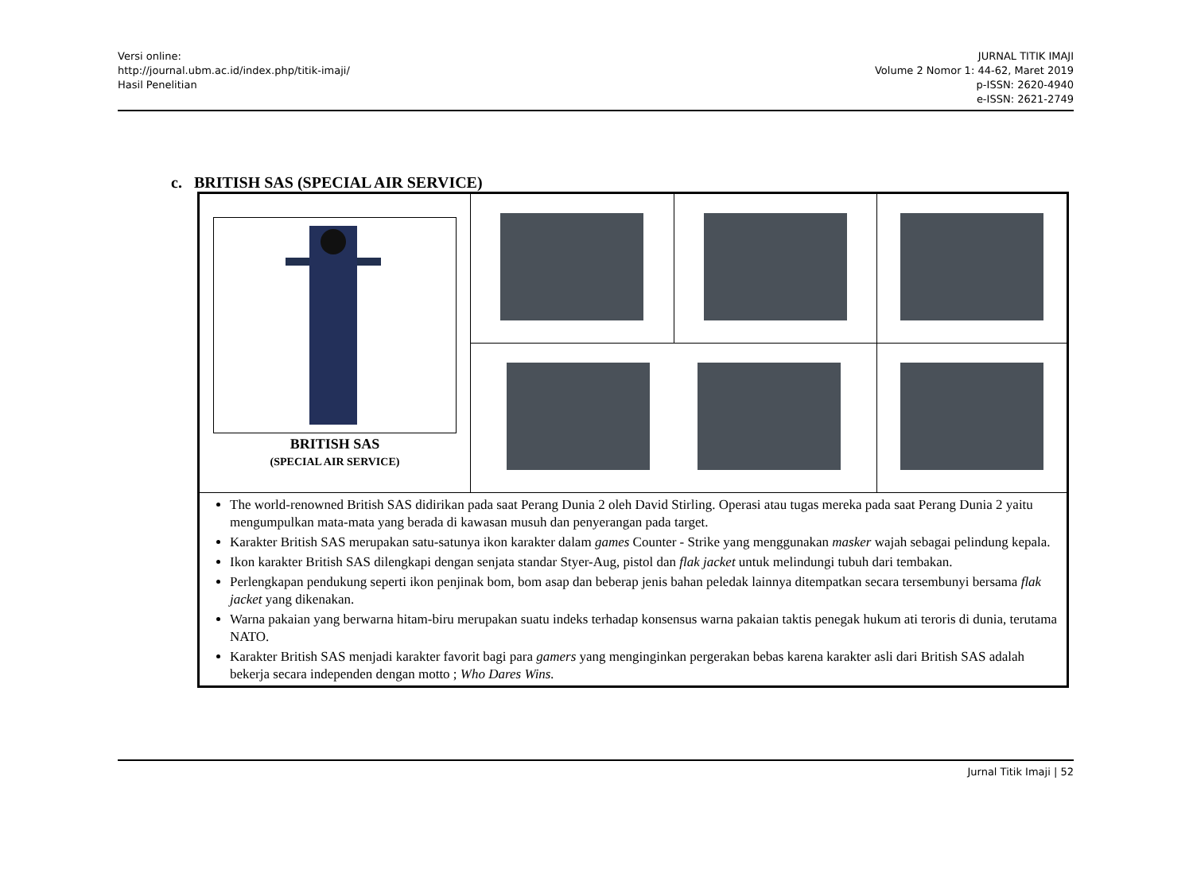Versi online:
http://journal.ubm.ac.id/index.php/titik-imaji/
Hasil Penelitian
JURNAL TITIK IMAJI
Volume 2 Nomor 1: 44-62, Maret 2019
p-ISSN: 2620-4940
e-ISSN: 2621-2749
c. BRITISH SAS (SPECIAL AIR SERVICE)
| BRITISH SAS (SPECIAL AIR SERVICE) | | | |
| The world-renowned British SAS didirikan pada saat Perang Dunia 2 oleh David Stirling. Operasi atau tugas mereka pada saat Perang Dunia 2 yaitu mengumpulkan mata-mata yang berada di kawasan musuh dan penyerangan pada target. Karakter British SAS merupakan satu-satunya ikon karakter dalam games Counter - Strike yang menggunakan masker wajah sebagai pelindung kepala. Ikon karakter British SAS dilengkapi dengan senjata standar Styer-Aug, pistol dan flak jacket untuk melindungi tubuh dari tembakan. Perlengkapan pendukung seperti ikon penjinak bom, bom asap dan beberap jenis bahan peledak lainnya ditempatkan secara tersembunyi bersama flak jacket yang dikenakan. Warna pakaian yang berwarna hitam-biru merupakan suatu indeks terhadap konsensus warna pakaian taktis penegak hukum ati teroris di dunia, terutama NATO. Karakter British SAS menjadi karakter favorit bagi para gamers yang menginginkan pergerakan bebas karena karakter asli dari British SAS adalah bekerja secara independen dengan motto ; Who Dares Wins. | | | |
Jurnal Titik Imaji | 52